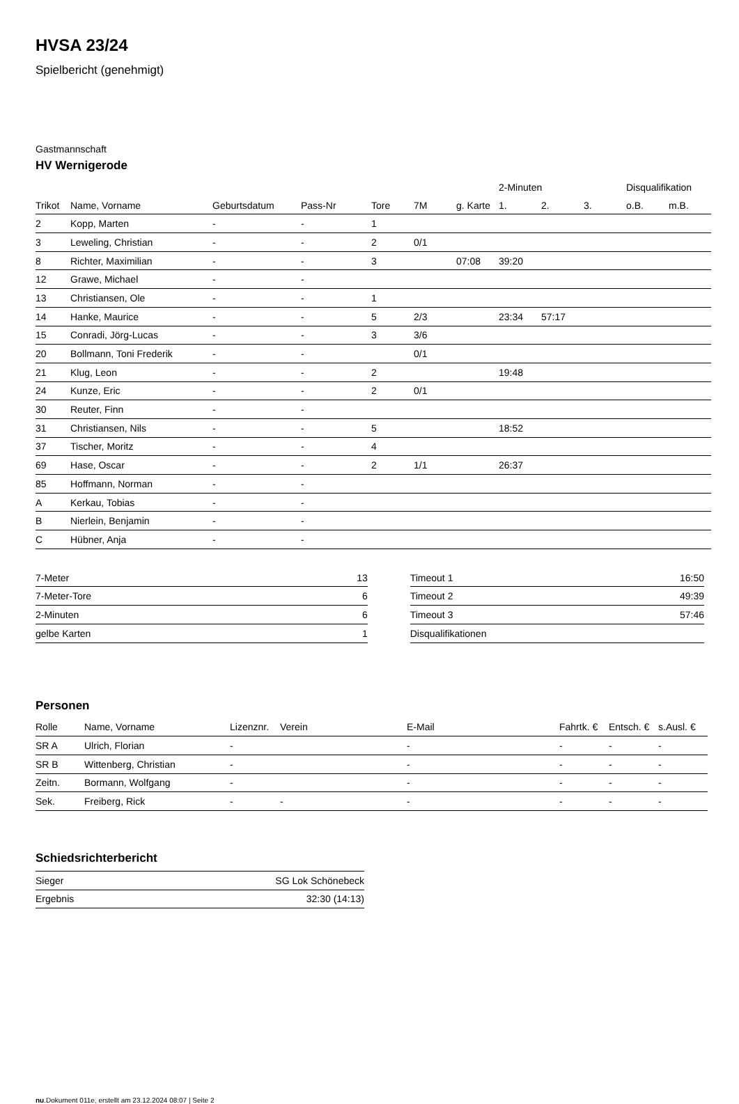HVSA 23/24
Spielbericht (genehmigt)
Gastmannschaft
HV Wernigerode
| | | | | | | | 2-Minuten | | | Disqualifikation | |
| --- | --- | --- | --- | --- | --- | --- | --- | --- | --- | --- | --- |
| Trikot | Name, Vorname | Geburtsdatum | Pass-Nr | Tore | 7M | g. Karte | 1. | 2. | 3. | o.B. | m.B. |
| 2 | Kopp, Marten | - | - | 1 | | | | | | | |
| 3 | Leweling, Christian | - | - | 2 | 0/1 | | | | | | |
| 8 | Richter, Maximilian | - | - | 3 | | 07:08 | 39:20 | | | | |
| 12 | Grawe, Michael | - | - | | | | | | | | |
| 13 | Christiansen, Ole | - | - | 1 | | | | | | | |
| 14 | Hanke, Maurice | - | - | 5 | 2/3 | | 23:34 | 57:17 | | | |
| 15 | Conradi, Jörg-Lucas | - | - | 3 | 3/6 | | | | | | |
| 20 | Bollmann, Toni Frederik | - | - | | 0/1 | | | | | | |
| 21 | Klug, Leon | - | - | 2 | | | 19:48 | | | | |
| 24 | Kunze, Eric | - | - | 2 | 0/1 | | | | | | |
| 30 | Reuter, Finn | - | - | | | | | | | | |
| 31 | Christiansen, Nils | - | - | 5 | | | 18:52 | | | | |
| 37 | Tischer, Moritz | - | - | 4 | | | | | | | |
| 69 | Hase, Oscar | - | - | 2 | 1/1 | | 26:37 | | | | |
| 85 | Hoffmann, Norman | - | - | | | | | | | | |
| A | Kerkau, Tobias | - | - | | | | | | | | |
| B | Nierlein, Benjamin | - | - | | | | | | | | |
| C | Hübner, Anja | - | - | | | | | | | | |
| 7-Meter | 13 |
| 7-Meter-Tore | 6 |
| 2-Minuten | 6 |
| gelbe Karten | 1 |
| Timeout 1 | 16:50 |
| Timeout 2 | 49:39 |
| Timeout 3 | 57:46 |
| Disqualifikationen | |
Personen
| Rolle | Name, Vorname | Lizenznr. | Verein | E-Mail | Fahrtk. € | Entsch. € | s.Ausl. € |
| --- | --- | --- | --- | --- | --- | --- | --- |
| SR A | Ulrich, Florian | - | | - | - | - | - |
| SR B | Wittenberg, Christian | - | | - | - | - | - |
| Zeitn. | Bormann, Wolfgang | - | | - | - | - | - |
| Sek. | Freiberg, Rick | - | - | - | - | - | - |
Schiedsrichterbericht
| Sieger | SG Lok Schönebeck |
| Ergebnis | 32:30 (14:13) |
nu.Dokument 011e, erstellt am 23.12.2024 08:07 | Seite 2